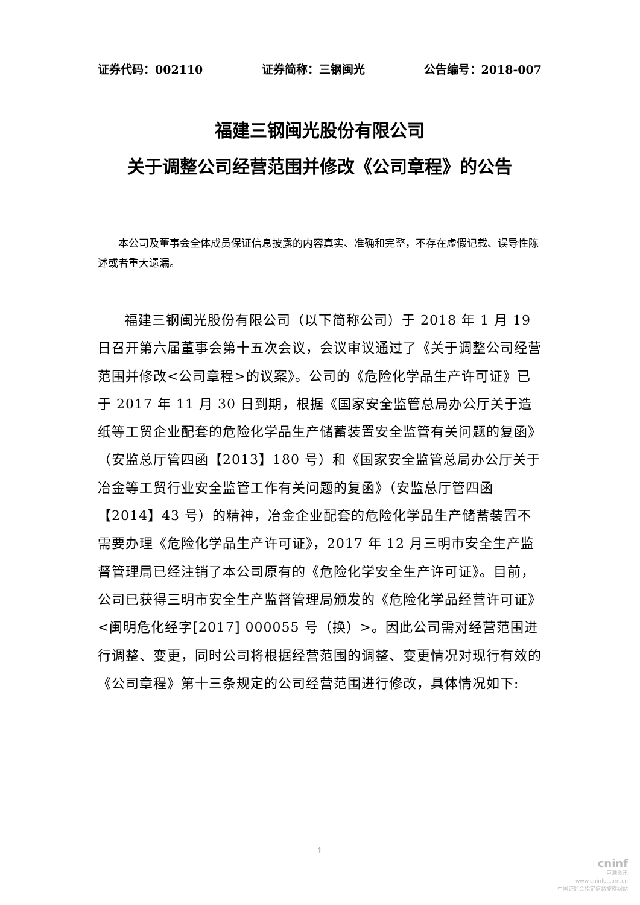证券代码：002110 证券简称：三钢闽光 公告编号：2018-007
福建三钢闽光股份有限公司
关于调整公司经营范围并修改《公司章程》的公告
本公司及董事会全体成员保证信息披露的内容真实、准确和完整，不存在虚假记载、误导性陈述或者重大遗漏。
福建三钢闽光股份有限公司（以下简称公司）于 2018 年 1 月 19 日召开第六届董事会第十五次会议，会议审议通过了《关于调整公司经营范围并修改<公司章程>的议案》。公司的《危险化学品生产许可证》已于 2017 年 11 月 30 日到期，根据《国家安全监管总局办公厅关于造纸等工贸企业配套的危险化学品生产储蓄装置安全监管有关问题的复函》（安监总厅管四函【2013】180 号）和《国家安全监管总局办公厅关于冶金等工贸行业安全监管工作有关问题的复函》（安监总厅管四函【2014】43 号）的精神，冶金企业配套的危险化学品生产储蓄装置不需要办理《危险化学品生产许可证》，2017 年 12 月三明市安全生产监督管理局已经注销了本公司原有的《危险化学安全生产许可证》。目前，公司已获得三明市安全生产监督管理局颁发的《危险化学品经营许可证》<闽明危化经字[2017] 000055 号（换）>。因此公司需对经营范围进行调整、变更，同时公司将根据经营范围的调整、变更情况对现行有效的《公司章程》第十三条规定的公司经营范围进行修改，具体情况如下:
1
cninf
巨潮资讯
www.cninfo.com.cn
中国证监会指定信息披露网站